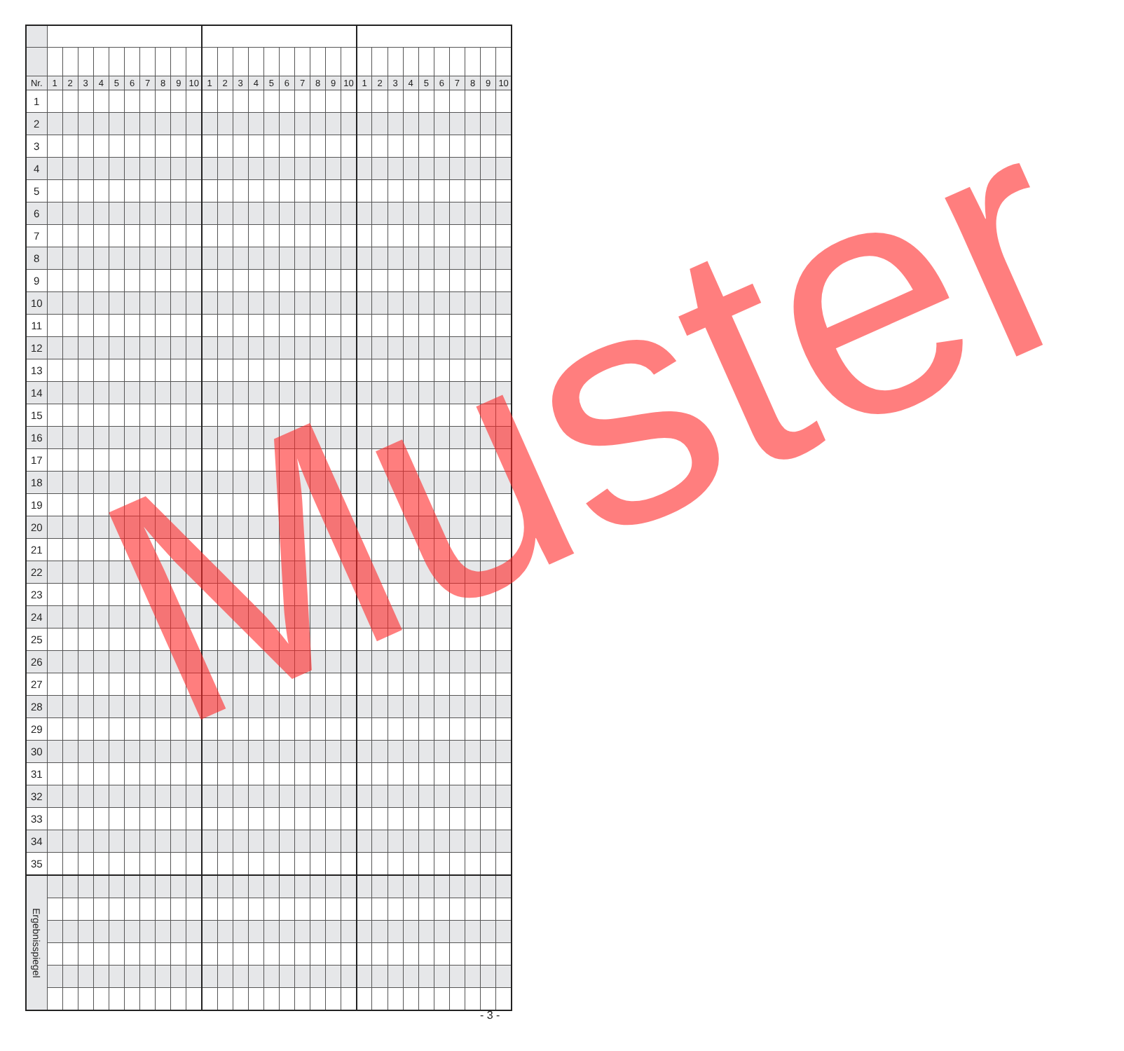| Nr. | 1 | 2 | 3 | 4 | 5 | 6 | 7 | 8 | 9 | 10 | 1 | 2 | 3 | 4 | 5 | 6 | 7 | 8 | 9 | 10 | 1 | 2 | 3 | 4 | 5 | 6 | 7 | 8 | 9 | 10 |
| 1 | | | | | | | | | | | | | | | | | | | | | | | | | | | | | | |
| 2 | | | | | | | | | | | | | | | | | | | | | | | | | | | | | | |
| 3 | | | | | | | | | | | | | | | | | | | | | | | | | | | | | | |
| 4 | | | | | | | | | | | | | | | | | | | | | | | | | | | | | | |
| 5 | | | | | | | | | | | | | | | | | | | | | | | | | | | | | | |
| 6 | | | | | | | | | | | | | | | | | | | | | | | | | | | | | | |
| 7 | | | | | | | | | | | | | | | | | | | | | | | | | | | | | | |
| 8 | | | | | | | | | | | | | | | | | | | | | | | | | | | | | | |
| 9 | | | | | | | | | | | | | | | | | | | | | | | | | | | | | | |
| 10 | | | | | | | | | | | | | | | | | | | | | | | | | | | | | | |
| 11 | | | | | | | | | | | | | | | | | | | | | | | | | | | | | | |
| 12 | | | | | | | | | | | | | | | | | | | | | | | | | | | | | | |
| 13 | | | | | | | | | | | | | | | | | | | | | | | | | | | | | | |
| 14 | | | | | | | | | | | | | | | | | | | | | | | | | | | | | | |
| 15 | | | | | | | | | | | | | | | | | | | | | | | | | | | | | | |
| 16 | | | | | | | | | | | | | | | | | | | | | | | | | | | | | | |
| 17 | | | | | | | | | | | | | | | | | | | | | | | | | | | | | | |
| 18 | | | | | | | | | | | | | | | | | | | | | | | | | | | | | | |
| 19 | | | | | | | | | | | | | | | | | | | | | | | | | | | | | | |
| 20 | | | | | | | | | | | | | | | | | | | | | | | | | | | | | | |
| 21 | | | | | | | | | | | | | | | | | | | | | | | | | | | | | | |
| 22 | | | | | | | | | | | | | | | | | | | | | | | | | | | | | | |
| 23 | | | | | | | | | | | | | | | | | | | | | | | | | | | | | | |
| 24 | | | | | | | | | | | | | | | | | | | | | | | | | | | | | | |
| 25 | | | | | | | | | | | | | | | | | | | | | | | | | | | | | | |
| 26 | | | | | | | | | | | | | | | | | | | | | | | | | | | | | | |
| 27 | | | | | | | | | | | | | | | | | | | | | | | | | | | | | | |
| 28 | | | | | | | | | | | | | | | | | | | | | | | | | | | | | | |
| 29 | | | | | | | | | | | | | | | | | | | | | | | | | | | | | | |
| 30 | | | | | | | | | | | | | | | | | | | | | | | | | | | | | | |
| 31 | | | | | | | | | | | | | | | | | | | | | | | | | | | | | | |
| 32 | | | | | | | | | | | | | | | | | | | | | | | | | | | | | | |
| 33 | | | | | | | | | | | | | | | | | | | | | | | | | | | | | | |
| 34 | | | | | | | | | | | | | | | | | | | | | | | | | | | | | | |
| 35 | | | | | | | | | | | | | | | | | | | | | | | | | | | | | | |
| Ergebnisspiegel | | | | | | | | | | | | | | | | | | | | | | | | | | | | | | |
- 3 -
Muster